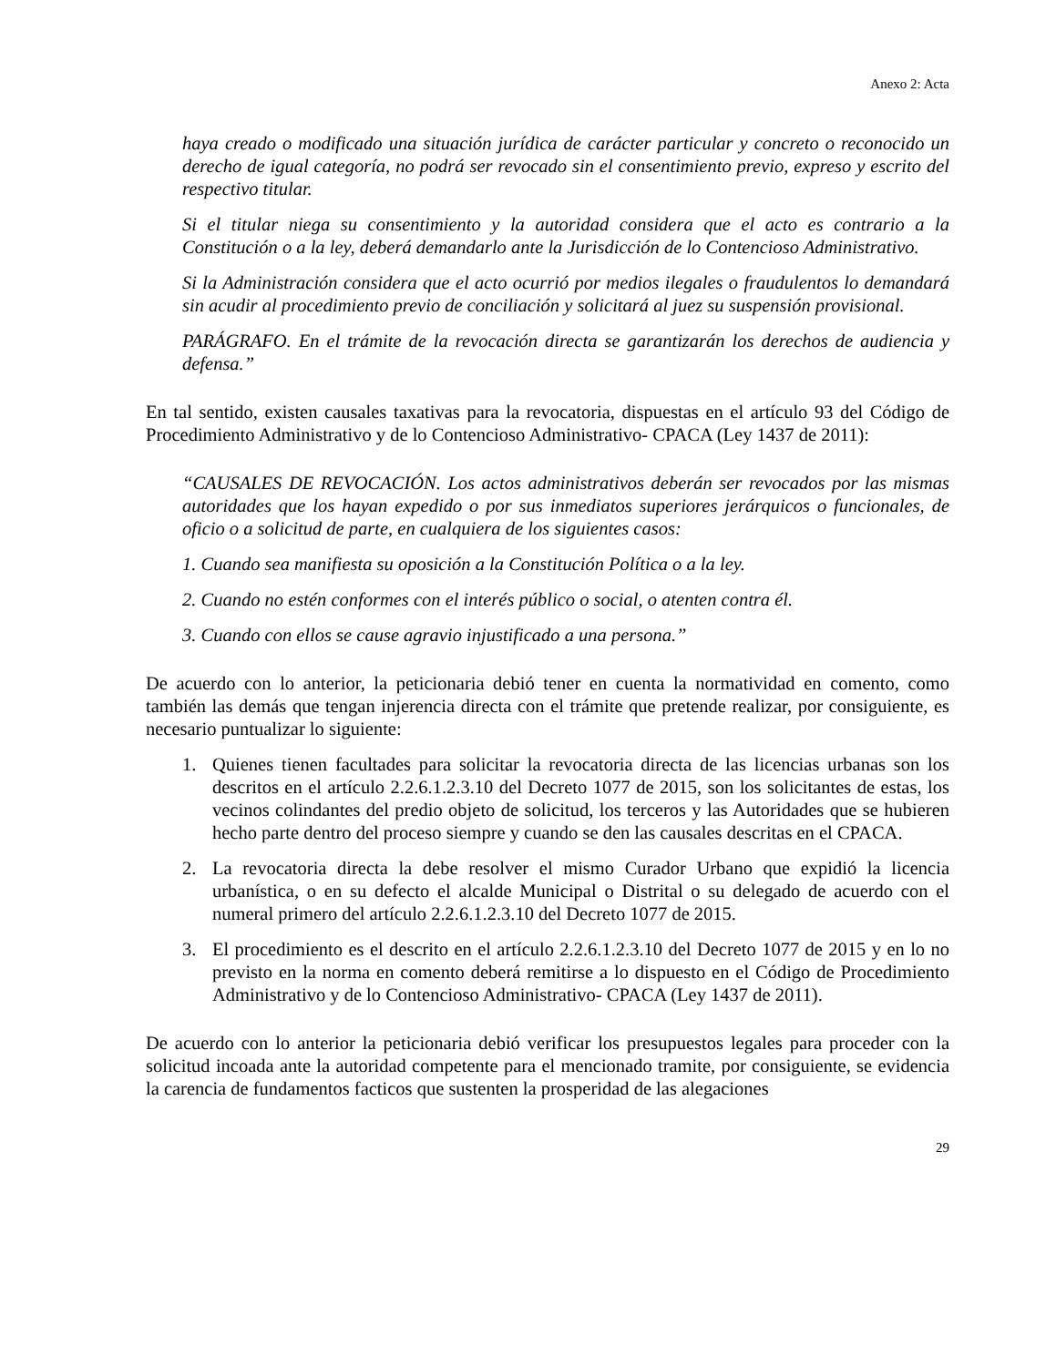Anexo 2: Acta
haya creado o modificado una situación jurídica de carácter particular y concreto o reconocido un derecho de igual categoría, no podrá ser revocado sin el consentimiento previo, expreso y escrito del respectivo titular.
Si el titular niega su consentimiento y la autoridad considera que el acto es contrario a la Constitución o a la ley, deberá demandarlo ante la Jurisdicción de lo Contencioso Administrativo.
Si la Administración considera que el acto ocurrió por medios ilegales o fraudulentos lo demandará sin acudir al procedimiento previo de conciliación y solicitará al juez su suspensión provisional.
PARÁGRAFO. En el trámite de la revocación directa se garantizarán los derechos de audiencia y defensa.”
En tal sentido, existen causales taxativas para la revocatoria, dispuestas en el artículo 93 del Código de Procedimiento Administrativo y de lo Contencioso Administrativo- CPACA (Ley 1437 de 2011):
“CAUSALES DE REVOCACIÓN. Los actos administrativos deberán ser revocados por las mismas autoridades que los hayan expedido o por sus inmediatos superiores jerárquicos o funcionales, de oficio o a solicitud de parte, en cualquiera de los siguientes casos:
1. Cuando sea manifiesta su oposición a la Constitución Política o a la ley.
2. Cuando no estén conformes con el interés público o social, o atenten contra él.
3. Cuando con ellos se cause agravio injustificado a una persona.”
De acuerdo con lo anterior, la peticionaria debió tener en cuenta la normatividad en comento, como también las demás que tengan injerencia directa con el trámite que pretende realizar, por consiguiente, es necesario puntualizar lo siguiente:
1. Quienes tienen facultades para solicitar la revocatoria directa de las licencias urbanas son los descritos en el artículo 2.2.6.1.2.3.10 del Decreto 1077 de 2015, son los solicitantes de estas, los vecinos colindantes del predio objeto de solicitud, los terceros y las Autoridades que se hubieren hecho parte dentro del proceso siempre y cuando se den las causales descritas en el CPACA.
2. La revocatoria directa la debe resolver el mismo Curador Urbano que expidió la licencia urbanística, o en su defecto el alcalde Municipal o Distrital o su delegado de acuerdo con el numeral primero del artículo 2.2.6.1.2.3.10 del Decreto 1077 de 2015.
3. El procedimiento es el descrito en el artículo 2.2.6.1.2.3.10 del Decreto 1077 de 2015 y en lo no previsto en la norma en comento deberá remitirse a lo dispuesto en el Código de Procedimiento Administrativo y de lo Contencioso Administrativo- CPACA (Ley 1437 de 2011).
De acuerdo con lo anterior la peticionaria debió verificar los presupuestos legales para proceder con la solicitud incoada ante la autoridad competente para el mencionado tramite, por consiguiente, se evidencia la carencia de fundamentos facticos que sustenten la prosperidad de las alegaciones
29